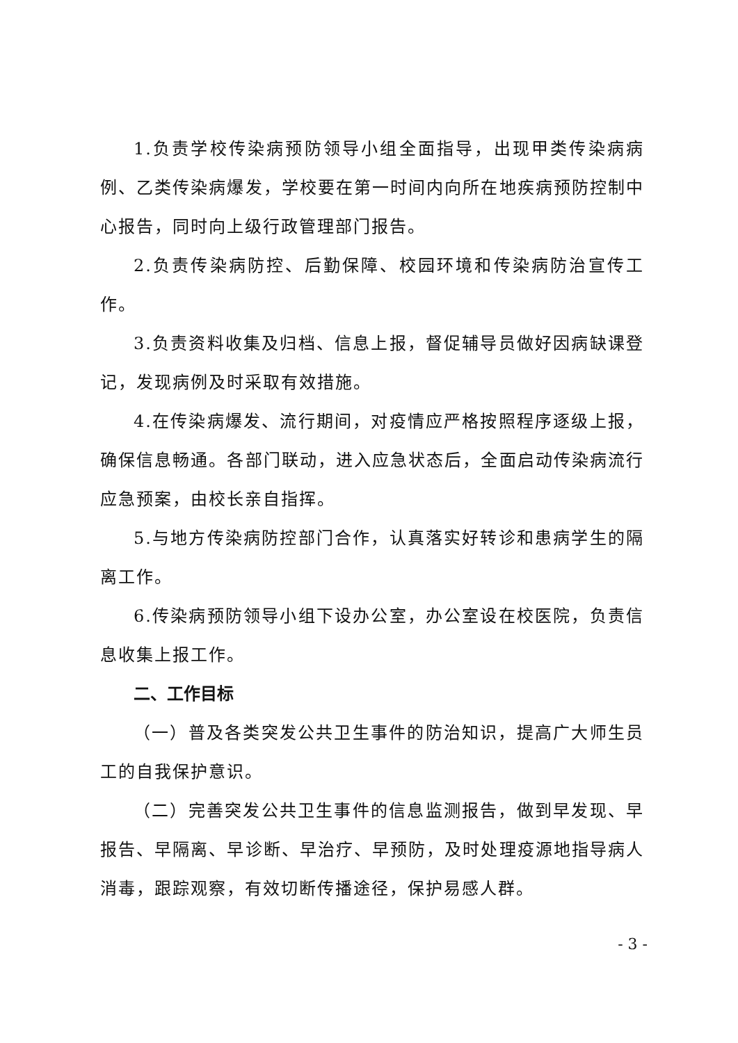1.负责学校传染病预防领导小组全面指导，出现甲类传染病病例、乙类传染病爆发，学校要在第一时间内向所在地疾病预防控制中心报告，同时向上级行政管理部门报告。
2.负责传染病防控、后勤保障、校园环境和传染病防治宣传工作。
3.负责资料收集及归档、信息上报，督促辅导员做好因病缺课登记，发现病例及时采取有效措施。
4.在传染病爆发、流行期间，对疫情应严格按照程序逐级上报，确保信息畅通。各部门联动，进入应急状态后，全面启动传染病流行应急预案，由校长亲自指挥。
5.与地方传染病防控部门合作，认真落实好转诊和患病学生的隔离工作。
6.传染病预防领导小组下设办公室，办公室设在校医院，负责信息收集上报工作。
二、工作目标
（一）普及各类突发公共卫生事件的防治知识，提高广大师生员工的自我保护意识。
（二）完善突发公共卫生事件的信息监测报告，做到早发现、早报告、早隔离、早诊断、早治疗、早预防，及时处理疫源地指导病人消毒，跟踪观察，有效切断传播途径，保护易感人群。
- 3 -